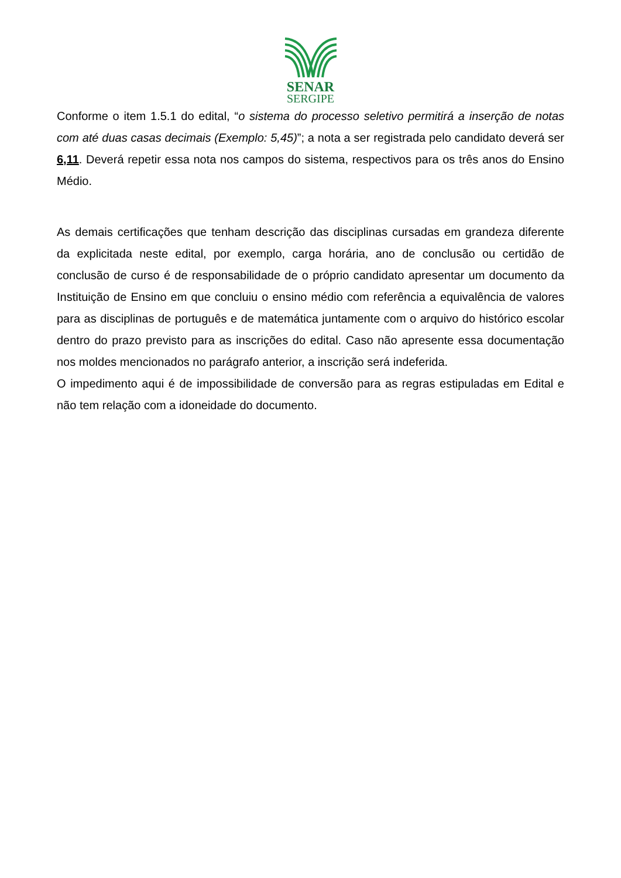SENAR
SERGIPE
Conforme o item 1.5.1 do edital, “o sistema do processo seletivo permitirá a inserção de notas com até duas casas decimais (Exemplo: 5,45)”; a nota a ser registrada pelo candidato deverá ser 6,11. Deverá repetir essa nota nos campos do sistema, respectivos para os três anos do Ensino Médio.
As demais certificações que tenham descrição das disciplinas cursadas em grandeza diferente da explicitada neste edital, por exemplo, carga horária, ano de conclusão ou certidão de conclusão de curso é de responsabilidade de o próprio candidato apresentar um documento da Instituição de Ensino em que concluiu o ensino médio com referência a equivalência de valores para as disciplinas de português e de matemática juntamente com o arquivo do histórico escolar dentro do prazo previsto para as inscrições do edital. Caso não apresente essa documentação nos moldes mencionados no parágrafo anterior, a inscrição será indeferida.
O impedimento aqui é de impossibilidade de conversão para as regras estipuladas em Edital e não tem relação com a idoneidade do documento.